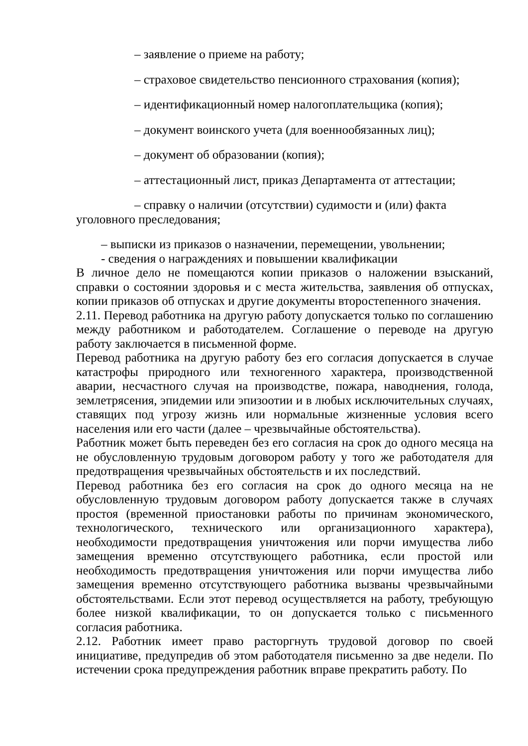– заявление о приеме на работу;
– страховое свидетельство пенсионного страхования (копия);
– идентификационный номер налогоплательщика (копия);
– документ воинского учета (для военнообязанных лиц);
– документ об образовании (копия);
– аттестационный лист, приказ Департамента от аттестации;
– справку о наличии (отсутствии) судимости и (или) факта уголовного преследования;
– выписки из приказов о назначении, перемещении, увольнении;
- сведения о награждениях и повышении квалификации
В личное дело не помещаются копии приказов о наложении взысканий, справки о состоянии здоровья и с места жительства, заявления об отпусках, копии приказов об отпусках и другие документы второстепенного значения.
2.11. Перевод работника на другую работу допускается только по соглашению между работником и работодателем. Соглашение о переводе на другую работу заключается в письменной форме.
Перевод работника на другую работу без его согласия допускается в случае катастрофы природного или техногенного характера, производственной аварии, несчастного случая на производстве, пожара, наводнения, голода, землетрясения, эпидемии или эпизоотии и в любых исключительных случаях, ставящих под угрозу жизнь или нормальные жизненные условия всего населения или его части (далее – чрезвычайные обстоятельства).
Работник может быть переведен без его согласия на срок до одного месяца на не обусловленную трудовым договором работу у того же работодателя для предотвращения чрезвычайных обстоятельств и их последствий.
Перевод работника без его согласия на срок до одного месяца на не обусловленную трудовым договором работу допускается также в случаях простоя (временной приостановки работы по причинам экономического, технологического, технического или организационного характера), необходимости предотвращения уничтожения или порчи имущества либо замещения временно отсутствующего работника, если простой или необходимость предотвращения уничтожения или порчи имущества либо замещения временно отсутствующего работника вызваны чрезвычайными обстоятельствами. Если этот перевод осуществляется на работу, требующую более низкой квалификации, то он допускается только с письменного согласия работника.
2.12. Работник имеет право расторгнуть трудовой договор по своей инициативе, предупредив об этом работодателя письменно за две недели. По истечении срока предупреждения работник вправе прекратить работу. По